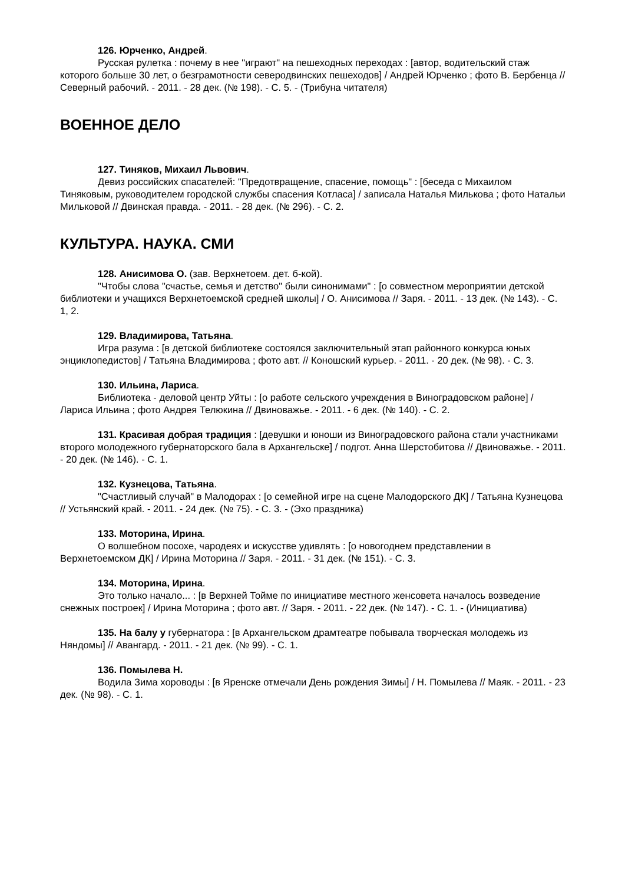126. Юрченко, Андрей.
Русская рулетка : почему в нее "играют" на пешеходных переходах : [автор, водительский стаж которого больше 30 лет, о безграмотности северодвинских пешеходов] / Андрей Юрченко ; фото В. Бербенца // Северный рабочий. - 2011. - 28 дек. (№ 198). - С. 5. - (Трибуна читателя)
ВОЕННОЕ ДЕЛО
127. Тиняков, Михаил Львович.
Девиз российских спасателей: "Предотвращение, спасение, помощь" : [беседа с Михаилом Тиняковым, руководителем городской службы спасения Котласа] / записала Наталья Милькова ; фото Натальи Мильковой // Двинская правда. - 2011. - 28 дек. (№ 296). - С. 2.
КУЛЬТУРА. НАУКА. СМИ
128. Анисимова О. (зав. Верхнетоем. дет. б-кой).
"Чтобы слова "счастье, семья и детство" были синонимами" : [о совместном мероприятии детской библиотеки и учащихся Верхнетоемской средней школы] / О. Анисимова // Заря. - 2011. - 13 дек. (№ 143). - С. 1, 2.
129. Владимирова, Татьяна.
Игра разума : [в детской библиотеке состоялся заключительный этап районного конкурса юных энциклопедистов] / Татьяна Владимирова ; фото авт. // Коношский курьер. - 2011. - 20 дек. (№ 98). - С. 3.
130. Ильина, Лариса.
Библиотека - деловой центр Уйты : [о работе сельского учреждения в Виноградовском районе] / Лариса Ильина ; фото Андрея Телюкина // Двиноважье. - 2011. - 6 дек. (№ 140). - С. 2.
131. Красивая добрая традиция : [девушки и юноши из Виноградовского района стали участниками второго молодежного губернаторского бала в Архангельске] / подгот. Анна Шерстобитова // Двиноважье. - 2011. - 20 дек. (№ 146). - С. 1.
132. Кузнецова, Татьяна.
"Счастливый случай" в Малодорах : [о семейной игре на сцене Малодорского ДК] / Татьяна Кузнецова // Устьянский край. - 2011. - 24 дек. (№ 75). - С. 3. - (Эхо праздника)
133. Моторина, Ирина.
О волшебном посохе, чародеях и искусстве удивлять : [о новогоднем представлении в Верхнетоемском ДК] / Ирина Моторина // Заря. - 2011. - 31 дек. (№ 151). - С. 3.
134. Моторина, Ирина.
Это только начало... : [в Верхней Тойме по инициативе местного женсовета началось возведение снежных построек] / Ирина Моторина ; фото авт. // Заря. - 2011. - 22 дек. (№ 147). - С. 1. - (Инициатива)
135. На балу у губернатора : [в Архангельском драмтеатре побывала творческая молодежь из Няндомы] // Авангард. - 2011. - 21 дек. (№ 99). - С. 1.
136. Помылева Н.
Водила Зима хороводы : [в Яренске отмечали День рождения Зимы] / Н. Помылева // Маяк. - 2011. - 23 дек. (№ 98). - С. 1.